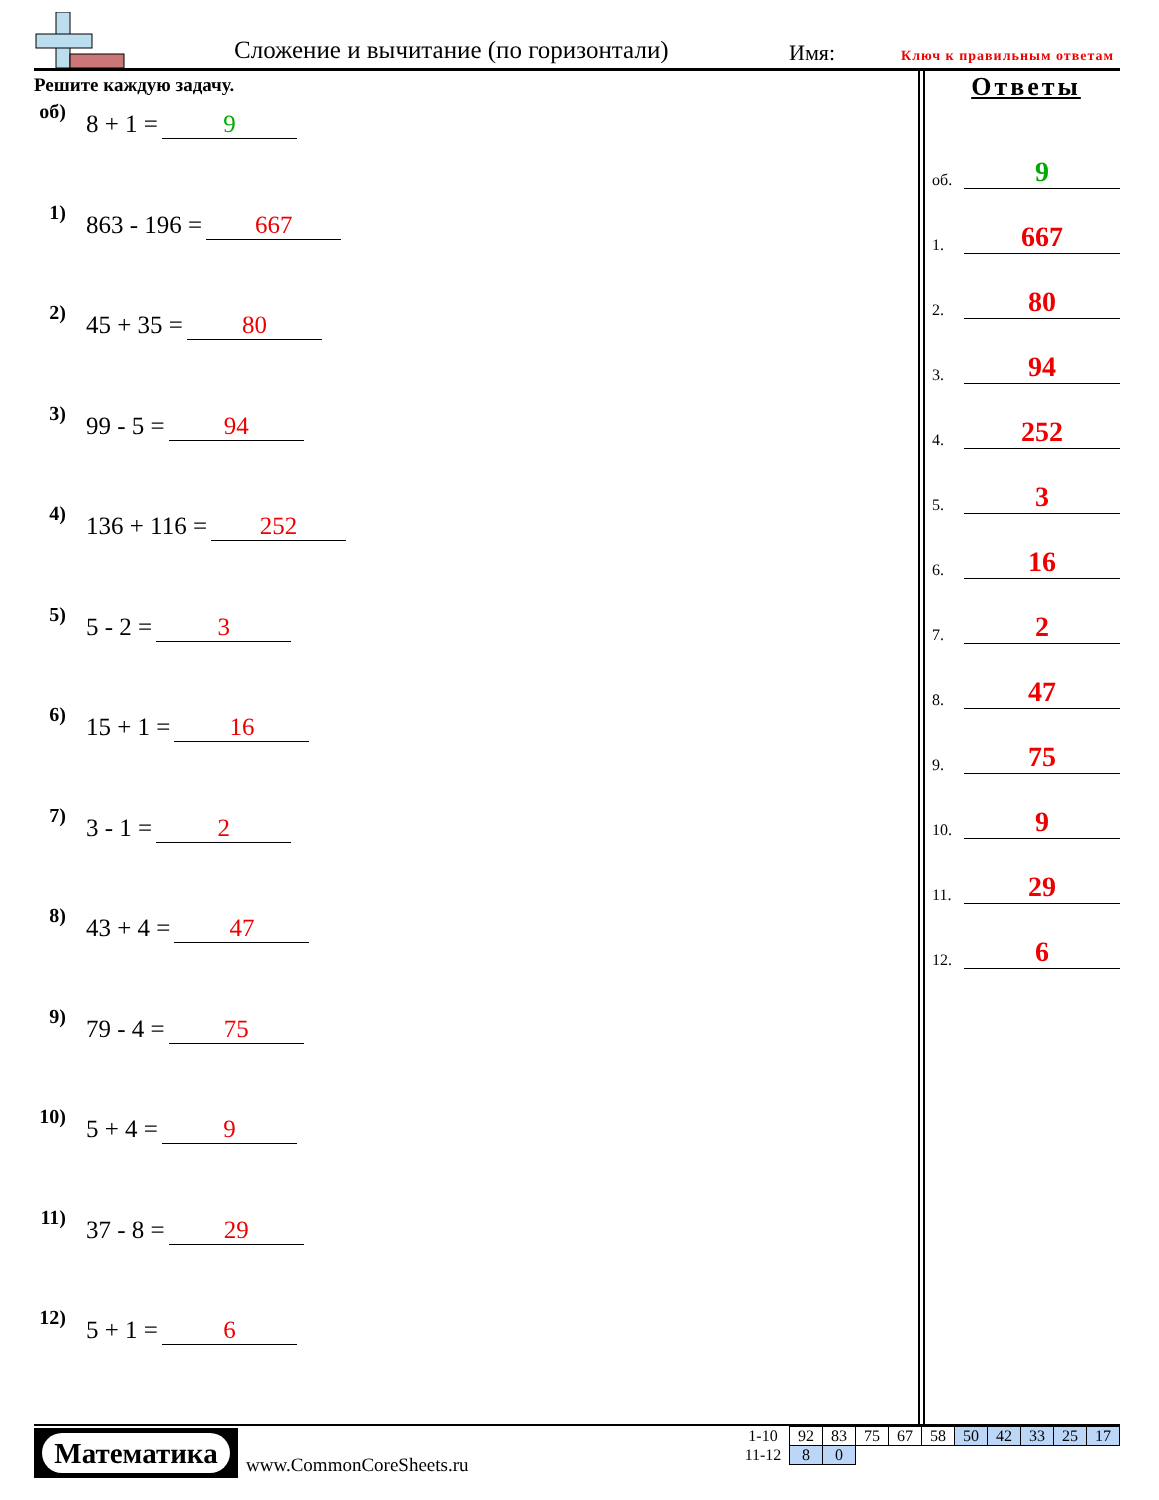Сложение и вычитание (по горизонтали) Имя: Ключ к правильным ответам
Решите каждую задачу.
об) 8 + 1 = 9
1) 863 - 196 = 667
2) 45 + 35 = 80
3) 99 - 5 = 94
4) 136 + 116 = 252
5) 5 - 2 = 3
6) 15 + 1 = 16
7) 3 - 1 = 2
8) 43 + 4 = 47
9) 79 - 4 = 75
10) 5 + 4 = 9
11) 37 - 8 = 29
12) 5 + 1 = 6
Ответы
об. 9
1. 667
2. 80
3. 94
4. 252
5. 3
6. 16
7. 2
8. 47
9. 75
10. 9
11. 29
12. 6
Математика
www.CommonCoreSheets.ru
| 1-10 | 92 | 83 | 75 | 67 | 58 | 50 | 42 | 33 | 25 | 17 |
| 11-12 | 8 | 0 | | | | | | | | |